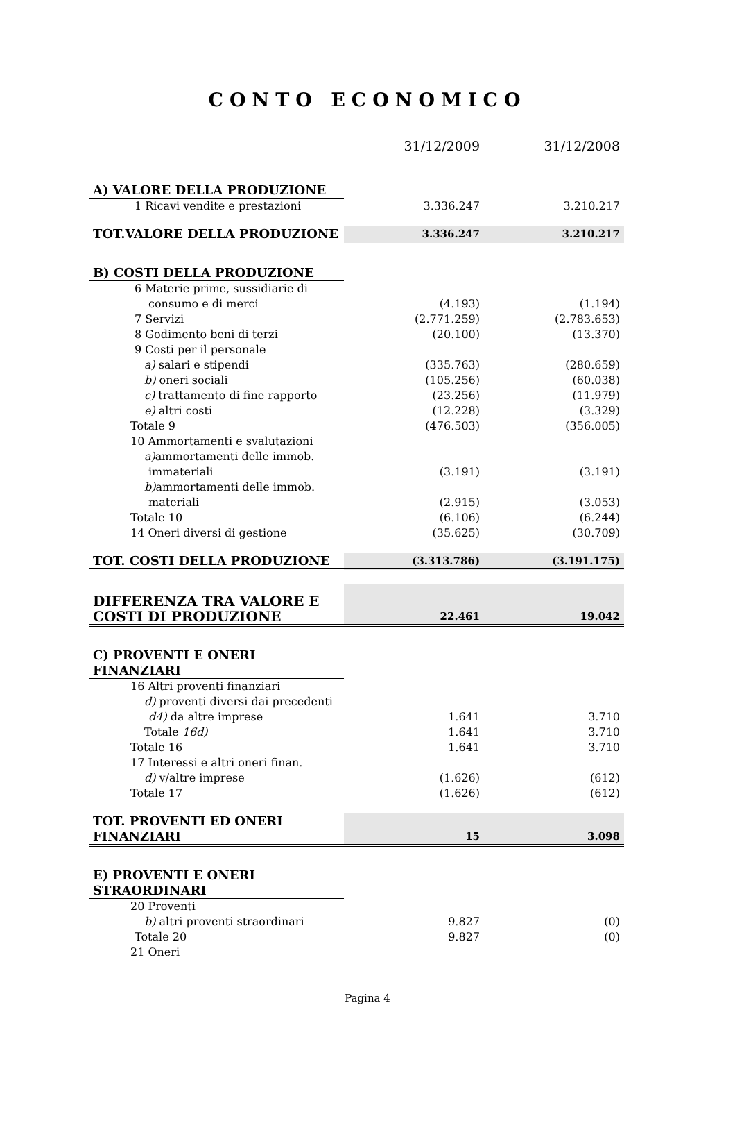CONTO ECONOMICO
| | 31/12/2009 | 31/12/2008 |
| --- | --- | --- |
| A) VALORE DELLA PRODUZIONE | | |
| 1 Ricavi vendite e prestazioni | 3.336.247 | 3.210.217 |
| TOT.VALORE DELLA PRODUZIONE | 3.336.247 | 3.210.217 |
| B) COSTI DELLA PRODUZIONE | | |
| 6 Materie prime, sussidiarie di | | |
| consumo e di merci | (4.193) | (1.194) |
| 7 Servizi | (2.771.259) | (2.783.653) |
| 8 Godimento beni di terzi | (20.100) | (13.370) |
| 9 Costi per il personale | | |
| a) salari e stipendi | (335.763) | (280.659) |
| b) oneri sociali | (105.256) | (60.038) |
| c) trattamento di fine rapporto | (23.256) | (11.979) |
| e) altri costi | (12.228) | (3.329) |
| Totale 9 | (476.503) | (356.005) |
| 10 Ammortamenti e svalutazioni | | |
| a) ammortamenti delle immob. | | |
| immateriali | (3.191) | (3.191) |
| b) ammortamenti delle immob. | | |
| materiali | (2.915) | (3.053) |
| Totale 10 | (6.106) | (6.244) |
| 14 Oneri diversi di gestione | (35.625) | (30.709) |
| TOT. COSTI DELLA PRODUZIONE | (3.313.786) | (3.191.175) |
| DIFFERENZA TRA VALORE E COSTI DI PRODUZIONE | 22.461 | 19.042 |
| C) PROVENTI E ONERI FINANZIARI | | |
| 16 Altri proventi finanziari | | |
| d) proventi diversi dai precedenti | | |
| d4) da altre imprese | 1.641 | 3.710 |
| Totale 16d) | 1.641 | 3.710 |
| Totale 16 | 1.641 | 3.710 |
| 17 Interessi e altri oneri finan. | | |
| d) v/altre imprese | (1.626) | (612) |
| Totale 17 | (1.626) | (612) |
| TOT. PROVENTI ED ONERI FINANZIARI | 15 | 3.098 |
| E) PROVENTI E ONERI STRAORDINARI | | |
| 20 Proventi | | |
| b) altri proventi straordinari | 9.827 | (0) |
| Totale 20 | 9.827 | (0) |
| 21 Oneri | | |
Pagina 4